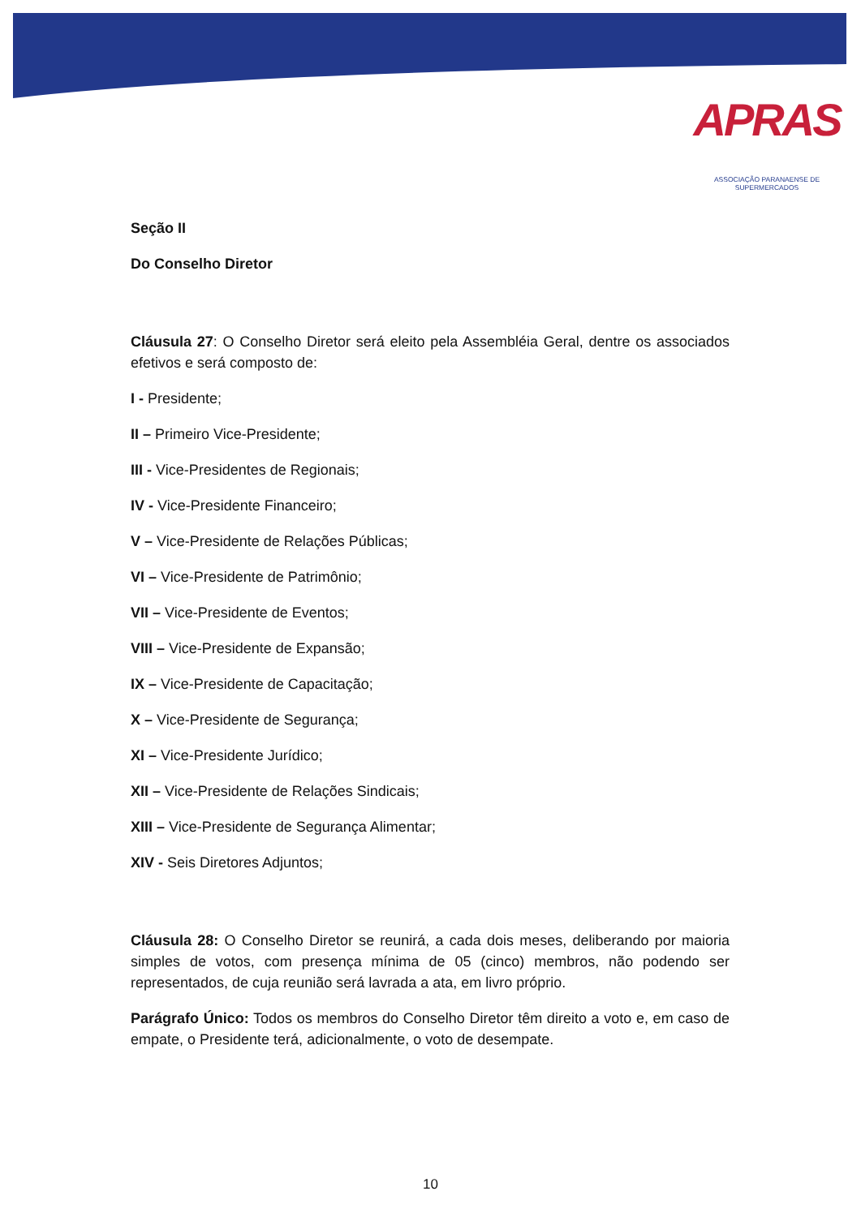APRAS
ASSOCIAÇÃO PARANAENSE DE SUPERMERCADOS
Seção II
Do Conselho Diretor
Cláusula 27: O Conselho Diretor será eleito pela Assembléia Geral, dentre os associados efetivos e será composto de:
I - Presidente;
II – Primeiro Vice-Presidente;
III - Vice-Presidentes de Regionais;
IV - Vice-Presidente Financeiro;
V – Vice-Presidente de Relações Públicas;
VI – Vice-Presidente de Patrimônio;
VII – Vice-Presidente de Eventos;
VIII – Vice-Presidente de Expansão;
IX – Vice-Presidente de Capacitação;
X – Vice-Presidente de Segurança;
XI – Vice-Presidente Jurídico;
XII – Vice-Presidente de Relações Sindicais;
XIII – Vice-Presidente de Segurança Alimentar;
XIV - Seis Diretores Adjuntos;
Cláusula 28: O Conselho Diretor se reunirá, a cada dois meses, deliberando por maioria simples de votos, com presença mínima de 05 (cinco) membros, não podendo ser representados, de cuja reunião será lavrada a ata, em livro próprio.
Parágrafo Único: Todos os membros do Conselho Diretor têm direito a voto e, em caso de empate, o Presidente terá, adicionalmente, o voto de desempate.
10